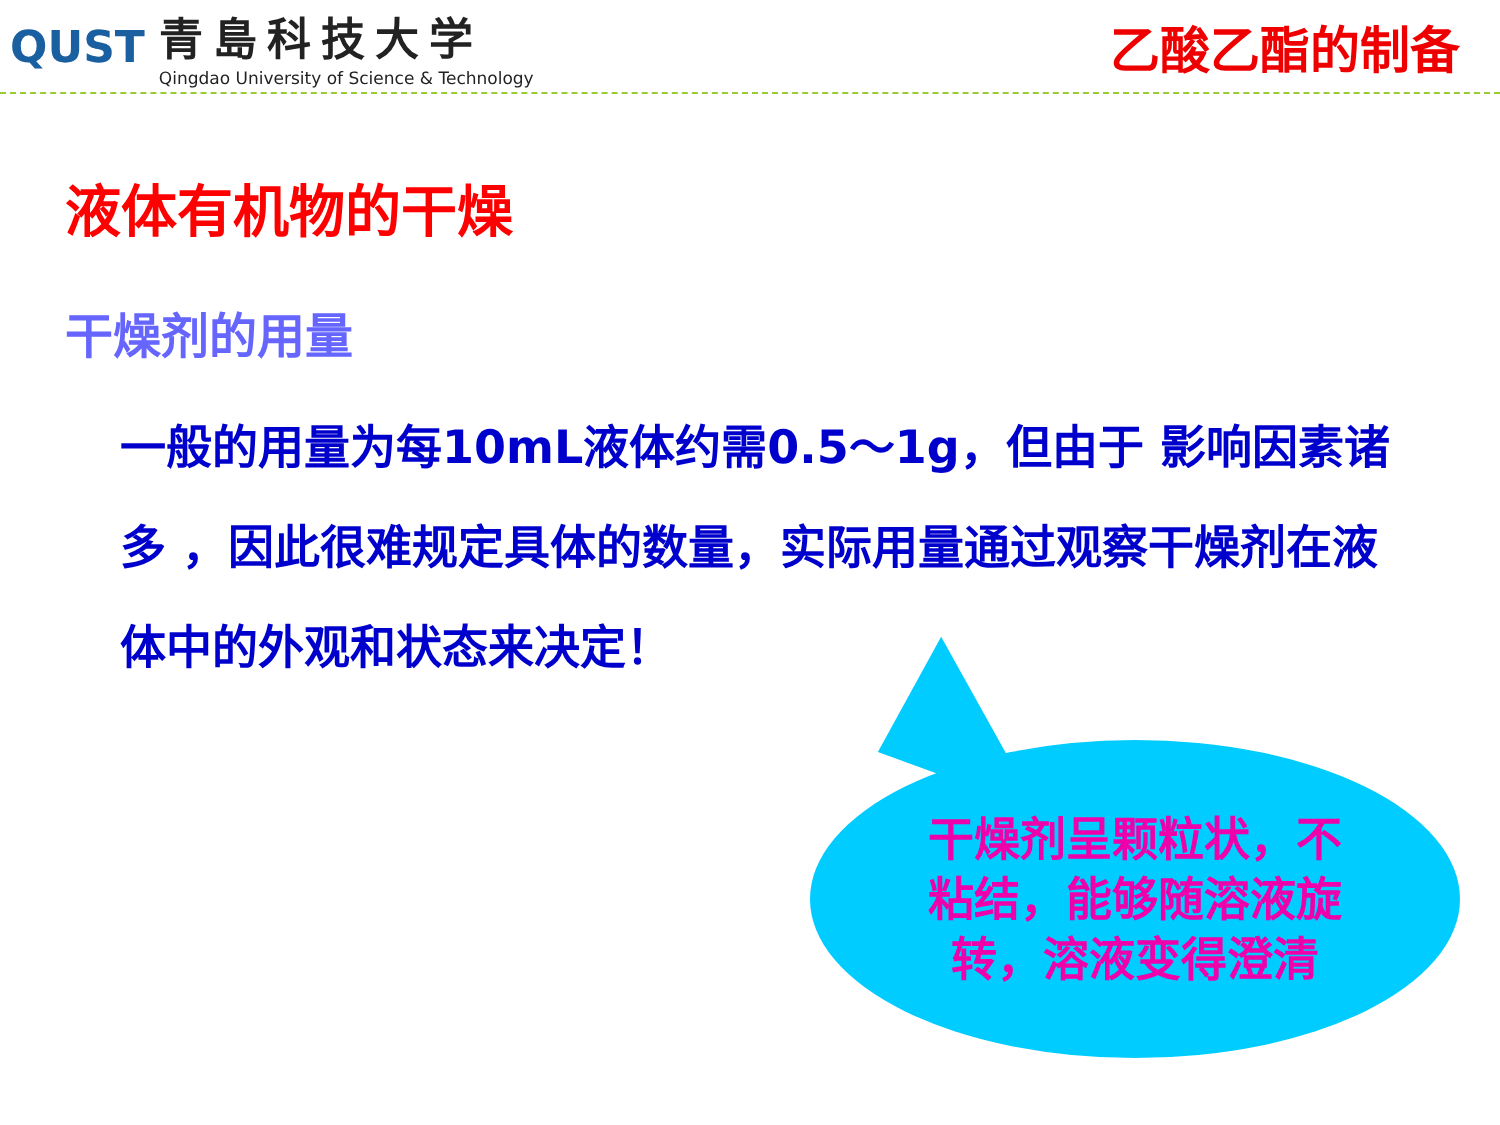QUST
青島科技大学
Qingdao University of Science & Technology
乙酸乙酯的制备
液体有机物的干燥
干燥剂的用量
一般的用量为每10mL液体约需0.5～1g，但由于 影响因素诸多 ，因此很难规定具体的数量，实际用量通过观察干燥剂在液体中的外观和状态来决定！
干燥剂呈颗粒状，不粘结，能够随溶液旋转，溶液变得澄清